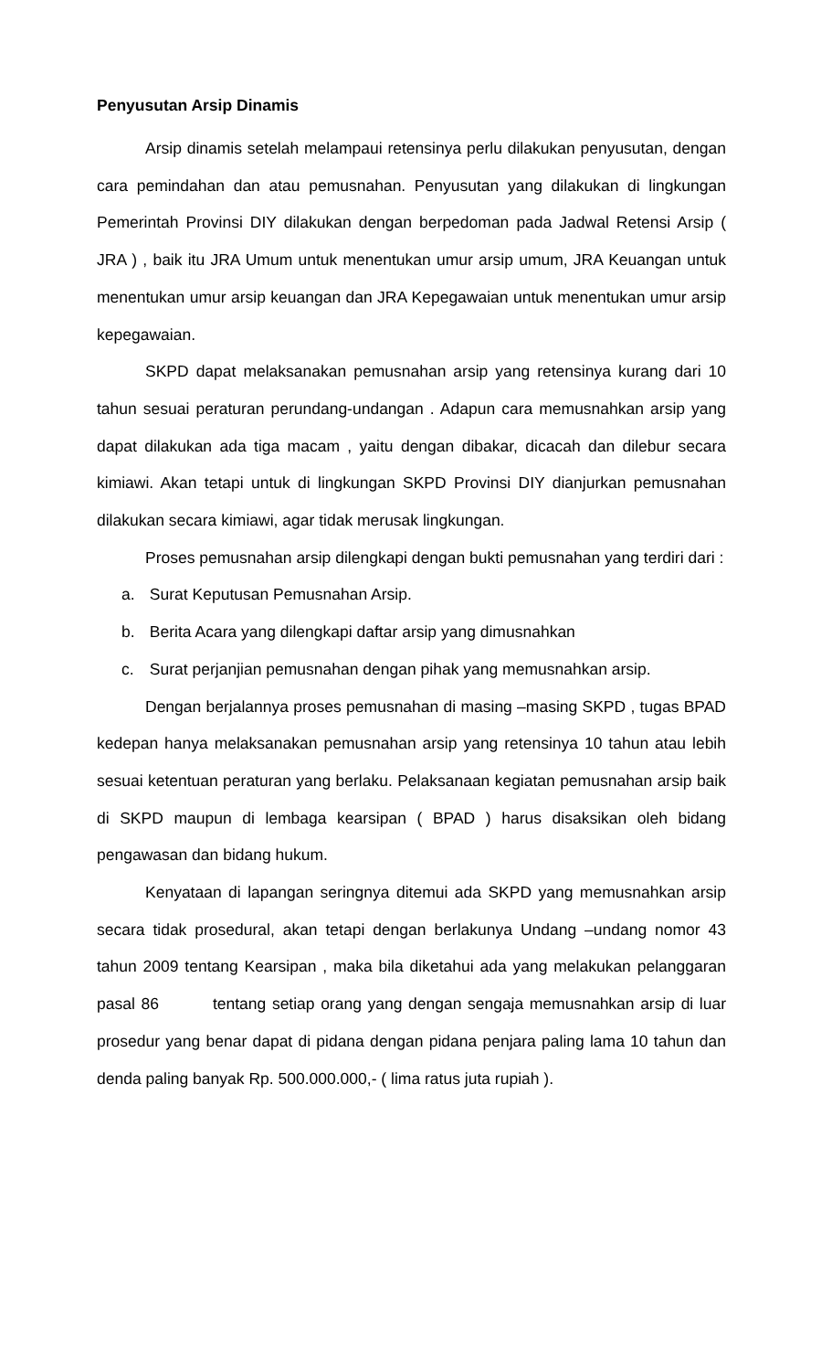Penyusutan Arsip Dinamis
Arsip dinamis setelah melampaui retensinya perlu dilakukan penyusutan, dengan cara pemindahan dan atau pemusnahan. Penyusutan yang dilakukan di lingkungan Pemerintah Provinsi DIY dilakukan dengan berpedoman pada Jadwal Retensi Arsip ( JRA ) , baik itu JRA Umum untuk menentukan umur arsip umum, JRA Keuangan untuk menentukan umur arsip keuangan dan JRA Kepegawaian untuk menentukan umur arsip kepegawaian.
SKPD dapat melaksanakan pemusnahan arsip yang retensinya kurang dari 10 tahun sesuai peraturan perundang-undangan . Adapun cara memusnahkan arsip yang dapat dilakukan ada tiga macam , yaitu dengan dibakar, dicacah dan dilebur secara kimiawi. Akan tetapi untuk di lingkungan SKPD Provinsi DIY dianjurkan pemusnahan dilakukan secara kimiawi, agar tidak merusak lingkungan.
Proses pemusnahan arsip dilengkapi dengan bukti pemusnahan yang terdiri dari :
a. Surat Keputusan Pemusnahan Arsip.
b. Berita Acara yang dilengkapi daftar arsip yang dimusnahkan
c. Surat perjanjian pemusnahan dengan pihak yang memusnahkan arsip.
Dengan berjalannya proses pemusnahan di masing –masing SKPD , tugas BPAD kedepan hanya melaksanakan pemusnahan arsip yang retensinya 10 tahun atau lebih sesuai ketentuan peraturan yang berlaku. Pelaksanaan kegiatan pemusnahan arsip baik di SKPD maupun di lembaga kearsipan ( BPAD ) harus disaksikan oleh bidang pengawasan dan bidang hukum.
Kenyataan di lapangan seringnya ditemui ada SKPD yang memusnahkan arsip secara tidak prosedural, akan tetapi dengan berlakunya Undang –undang nomor 43 tahun 2009 tentang Kearsipan , maka bila diketahui ada yang melakukan pelanggaran pasal 86 tentang setiap orang yang dengan sengaja memusnahkan arsip di luar prosedur yang benar dapat di pidana dengan pidana penjara paling lama 10 tahun dan denda paling banyak Rp. 500.000.000,- ( lima ratus juta rupiah ).